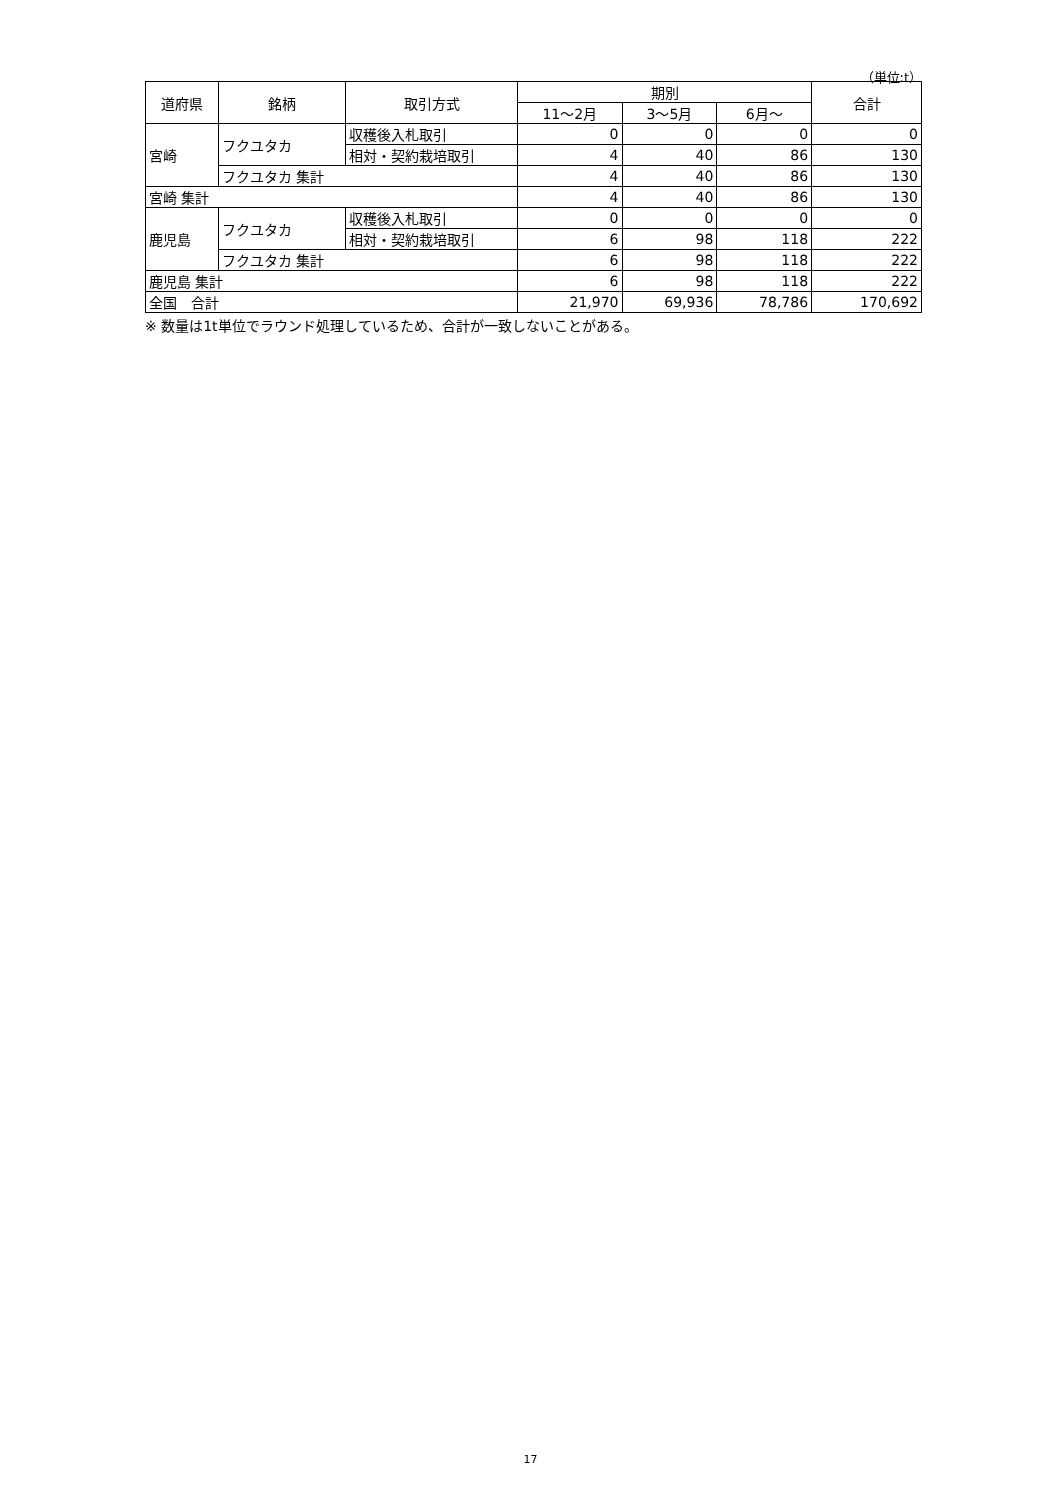（単位:t）
| 道府県 | 銘柄 | 取引方式 | 期別 | | | 合計 |
| --- | --- | --- | --- | --- | --- | --- |
| | | | 11～2月 | 3～5月 | 6月～ | |
| 宮崎 | フクユタカ | 収穫後入札取引 | 0 | 0 | 0 | 0 |
| | | 相対・契約栽培取引 | 4 | 40 | 86 | 130 |
| | フクユタカ 集計 | | 4 | 40 | 86 | 130 |
| 宮崎 集計 | | | 4 | 40 | 86 | 130 |
| 鹿児島 | フクユタカ | 収穫後入札取引 | 0 | 0 | 0 | 0 |
| | | 相対・契約栽培取引 | 6 | 98 | 118 | 222 |
| | フクユタカ 集計 | | 6 | 98 | 118 | 222 |
| 鹿児島 集計 | | | 6 | 98 | 118 | 222 |
| 全国 合計 | | | 21,970 | 69,936 | 78,786 | 170,692 |
※ 数量は1t単位でラウンド処理しているため、合計が一致しないことがある。
17